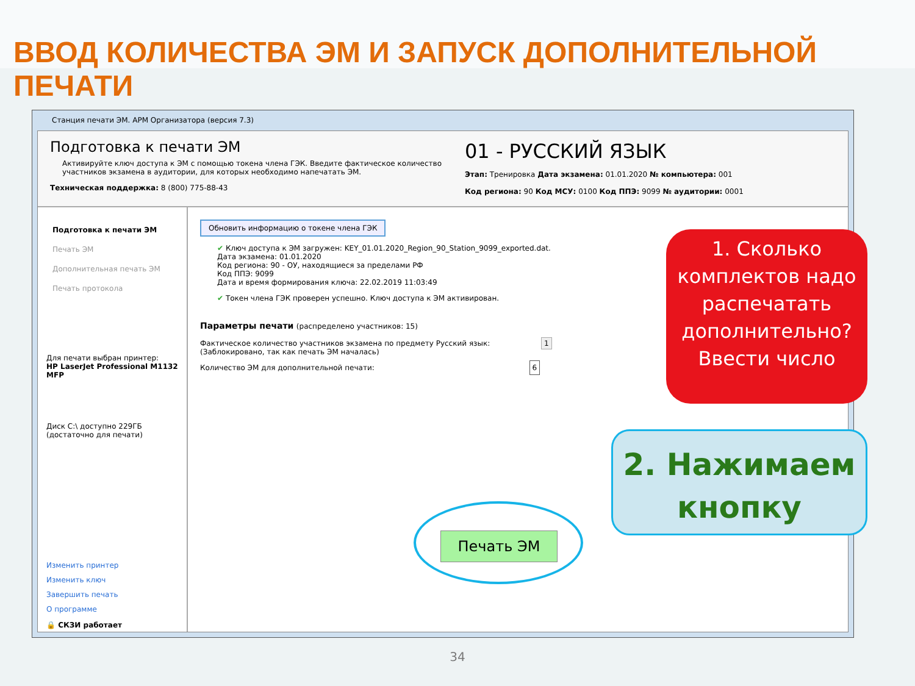ВВОД КОЛИЧЕСТВА ЭМ И ЗАПУСК ДОПОЛНИТЕЛЬНОЙ ПЕЧАТИ
Станция печати ЭМ. АРМ Организатора (версия 7.3)
Подготовка к печати ЭМ
Активируйте ключ доступа к ЭМ с помощью токена члена ГЭК. Введите фактическое количество участников экзамена в аудитории, для которых необходимо напечатать ЭМ.
Техническая поддержка: 8 (800) 775-88-43
01 - РУССКИЙ ЯЗЫК
Этап: Тренировка Дата экзамена: 01.01.2020 № компьютера: 001
Код региона: 90 Код МСУ: 0100 Код ППЭ: 9099 № аудитории: 0001
Подготовка к печати ЭМ
Печать ЭМ
Дополнительная печать ЭМ
Печать протокола
Для печати выбран принтер:
HP LaserJet Professional M1132 MFP
Диск C:\ доступно 229ГБ
(достаточно для печати)
Изменить принтер
Изменить ключ
Завершить печать
О программе
🔒 СКЗИ работает
Обновить информацию о токене члена ГЭК
✔ Ключ доступа к ЭМ загружен: KEY_01.01.2020_Region_90_Station_9099_exported.dat.
Дата экзамена: 01.01.2020
Код региона: 90 - ОУ, находящиеся за пределами РФ
Код ППЭ: 9099
Дата и время формирования ключа: 22.02.2019 11:03:49
✔ Токен члена ГЭК проверен успешно. Ключ доступа к ЭМ активирован.
Параметры печати (распределено участников: 15)
Фактическое количество участников экзамена по предмету Русский язык: 1
(Заблокировано, так как печать ЭМ началась)
Количество ЭМ для дополнительной печати: 6
1. Сколько комплектов надо распечатать дополнительно? Ввести число
2. Нажимаем кнопку
Печать ЭМ
34